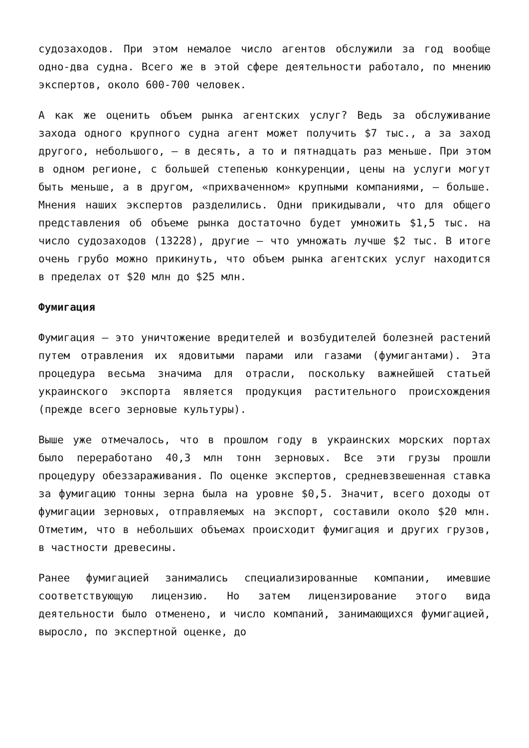судозаходов. При этом немалое число агентов обслужили за год вообще одно-два судна. Всего же в этой сфере деятельности работало, по мнению экспертов, около 600-700 человек.
А как же оценить объем рынка агентских услуг? Ведь за обслуживание захода одного крупного судна агент может получить $7 тыс., а за заход другого, небольшого, – в десять, а то и пятнадцать раз меньше. При этом в одном регионе, с большей степенью конкуренции, цены на услуги могут быть меньше, а в другом, «прихваченном» крупными компаниями, – больше. Мнения наших экспертов разделились. Одни прикидывали, что для общего представления об объеме рынка достаточно будет умножить $1,5 тыс. на число судозаходов (13228), другие – что умножать лучше $2 тыс. В итоге очень грубо можно прикинуть, что объем рынка агентских услуг находится в пределах от $20 млн до $25 млн.
Фумигация
Фумигация – это уничтожение вредителей и возбудителей болезней растений путем отравления их ядовитыми парами или газами (фумигантами). Эта процедура весьма значима для отрасли, поскольку важнейшей статьей украинского экспорта является продукция растительного происхождения (прежде всего зерновые культуры).
Выше уже отмечалось, что в прошлом году в украинских морских портах было переработано 40,3 млн тонн зерновых. Все эти грузы прошли процедуру обеззараживания. По оценке экспертов, средневзвешенная ставка за фумигацию тонны зерна была на уровне $0,5. Значит, всего доходы от фумигации зерновых, отправляемых на экспорт, составили около $20 млн. Отметим, что в небольших объемах происходит фумигация и других грузов, в частности древесины.
Ранее фумигацией занимались специализированные компании, имевшие соответствующую лицензию. Но затем лицензирование этого вида деятельности было отменено, и число компаний, занимающихся фумигацией, выросло, по экспертной оценке, до